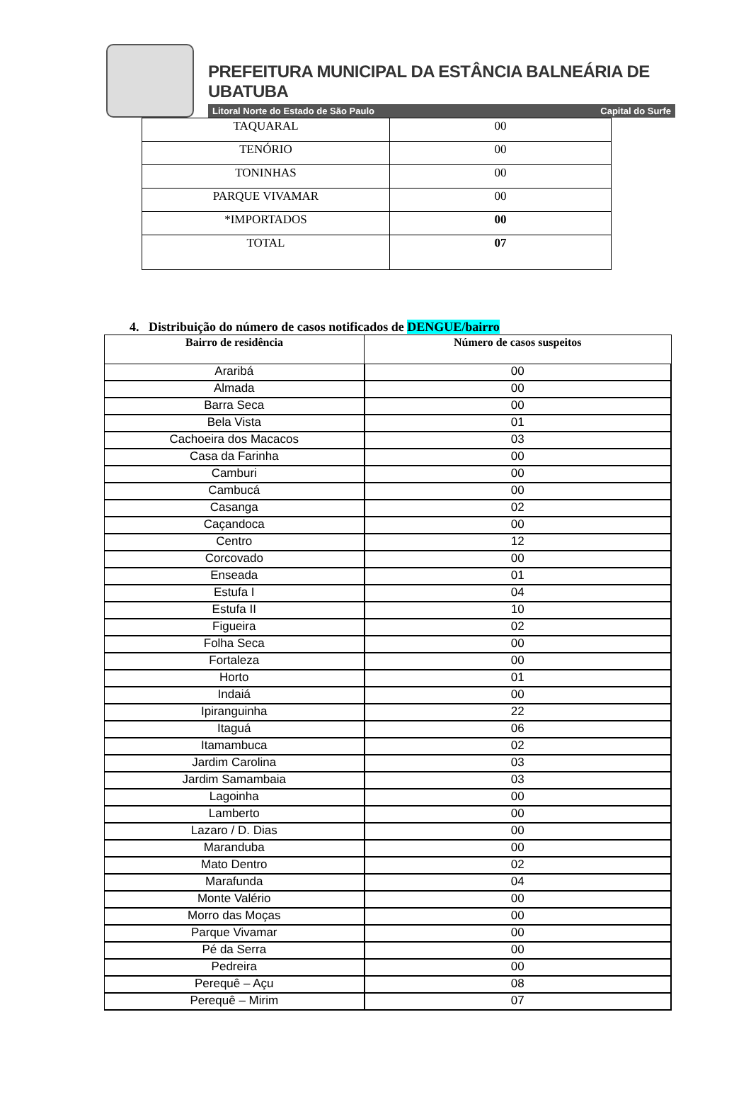PREFEITURA MUNICIPAL DA ESTÂNCIA BALNEÁRIA DE UBATUBA
Litoral Norte do Estado de São Paulo Capital do Surfe
| TAQUARAL | 00 |
| TENÓRIO | 00 |
| TONINHAS | 00 |
| PARQUE VIVAMAR | 00 |
| *IMPORTADOS | 00 |
| TOTAL | 07 |
4. Distribuição do número de casos notificados de DENGUE/bairro
| Bairro de residência | Número de casos suspeitos |
| --- | --- |
| Araribá | 00 |
| Almada | 00 |
| Barra Seca | 00 |
| Bela Vista | 01 |
| Cachoeira dos Macacos | 03 |
| Casa da Farinha | 00 |
| Camburi | 00 |
| Cambucá | 00 |
| Casanga | 02 |
| Caçandoca | 00 |
| Centro | 12 |
| Corcovado | 00 |
| Enseada | 01 |
| Estufa I | 04 |
| Estufa II | 10 |
| Figueira | 02 |
| Folha Seca | 00 |
| Fortaleza | 00 |
| Horto | 01 |
| Indaiá | 00 |
| Ipiranguinha | 22 |
| Itaguá | 06 |
| Itamambuca | 02 |
| Jardim Carolina | 03 |
| Jardim Samambaia | 03 |
| Lagoinha | 00 |
| Lamberto | 00 |
| Lazaro / D. Dias | 00 |
| Maranduba | 00 |
| Mato Dentro | 02 |
| Marafunda | 04 |
| Monte Valério | 00 |
| Morro das Moças | 00 |
| Parque Vivamar | 00 |
| Pé da Serra | 00 |
| Pedreira | 00 |
| Perequê – Açu | 08 |
| Perequê – Mirim | 07 |